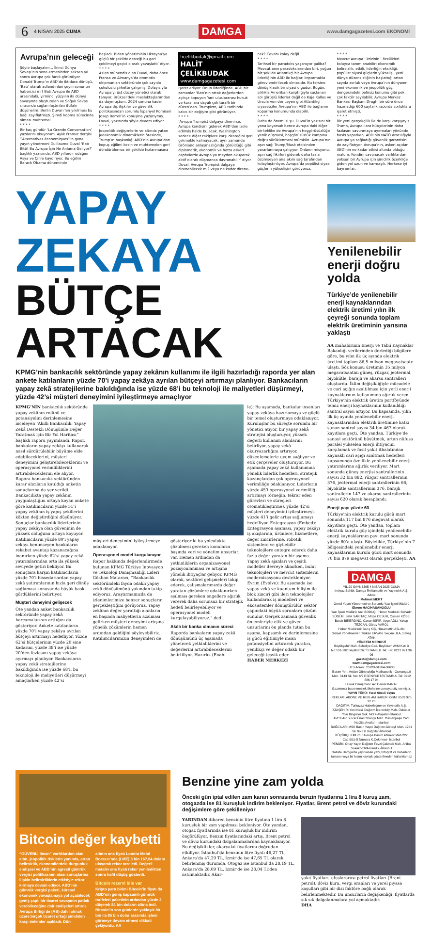6 4 NİSAN 2025 CUMA DAMGA www.damgagazetesi.com EKONOMİ
Avrupa’nın geleceği
Şöyle başlayalım... İkinci Dünya Savaşı’nın sona ermesinden seksen yıl sonra Avrupa çok farklı görünüyor. Donald Trump’ın ABD’de iktidara dönüşü, ‘Batı’ olarak adlandırılan şeyin sonunun habercisi mi? Batı Avrupa ile ABD arasındaki, yirminci yüzyılın iki dünya savaşında oluşturulan ve Soğuk Savaş sırasında sağlamlaştırılan ittifakı düşünelim. Berlin Duvarı’nın yıkılması bu bağı zayıflatmıştı. Şimdi kopma sürecinde olması muhtemel.
* * * *
Bir kaç gündür ‘La Grande Conversation’ yazılarını okuyorum. Aylık Fransız dergisi ‘’Alternatives économiques’’in genel yayın yönetmeni Guillaume Duval ‘Batı Bitti! Bu Avrupa İçin Ne Anlama Geliyor?’ başlıklı yazısında, ABD yıllardır odağını Asya ve Çin’e kaydırıyor. Bu eğilim Barack Obama döneminde
başladı. Biden yönetiminin Ukrayna’ya güçlü bir şekilde desteği bu geri çekilmeyi geçici olarak yavaşlattı’ diyor.
* * * *
Aslen mühendis olan Duval, daha önce Fransa ve Almanya’da otomotiv ekipmanları sektöründe çok sayıda çokuluslu şirkette çalışmış. Dolayısıyla Avrupa’yı üst düzey yönetici olarak tanıyor. Brüksel’deki meslektaşlarımdan da duymuştum. 2024 sonuna kadar Avrupa dış ilişkiler ve güvenlik politikasından sorumlu İspanyol Komiseri Josep Borrell’in konuşma yazarıymış. Duval, yazısında şöyle devam ediyor.
* * * *
Jeopolitik değişimlerin ve altında yatan jeoekonomik dinamiklerin ötesinde, Trump’ın başkanlığı ABD’nin Avrupa’dan kopuş eğilimi kesin ve muhtemelen geri döndürülemez bir şekilde hızlanmasına
hcelikbudak@gmail.com
HALİT ÇELİKBUDAK
www.damgagazetesi.com
işaret ediyor. Onun liderliğinde, ABD bir zamanlar ‘Batı’nın ortak değerlerden açıkça kopuyor: Yani uluslararası hukuk ve kurallara dayalı çok taraflı bir düzen’den. Trumpizm, ABD tarihinde kalıcı bir değişim gibi görünüyor.
* * * *
‘Avrupa Trumpist dalgaya direnirse, Avrupa kendisini giderek ABD’den izole edilmiş halde bulacak. Washington sadece diğer rakiplere karşı desteğini geri çekmekle kalmayacak, aynı zamanda Grönland anlaşmazlığında görüldüğü gibi diplomatik, ekonomik ve hatta askeri cephelerde Avrupa’ya meydan okuyarak aktif olarak düşmanca davranabilir’ diyor Duval. Avrupa Trumpist dalgaya direnebilecek mi? veya ne kadar direne-
cek? Cevabı kolay değil.
* * * *
Tarihsel bir paradoks yaşanıyor galiba? Mevcut anın paradokslarından biri, yoğun bir şekilde Atlantikçi bir Avrupa liderliğinin ABD ile bağları koparmakla görevlendirilecek olmasıdır. Bu tersine dönüş klasik bir siyasi olgudur. Bugün, sıklıkla Amerikan karşıtlığıyla suçlanan sol görüşlü liderler değil de Kaja Kallas ve Ursula von der Leyen gibi Atlantikçi siyasetçiler Avrupa’nın ABD ile bağlarını koparma konumunda olabilir.
* * * *
Daha da önemlisi şu. Duval’in yazısını bir yana koyarsak bence Avrupa’daki diğer bir tehlike de Avrupa’nın hoşgörüsüzlüğe yenik düşmesi, hoşgörüsüzlük kampına doğru sürüklenmesi mümkün. Avrupa’nın aşırı sağı Trump/Musk etkisinden yararlanmaya çalışıyor. Onların misyonu, aşırı sağ fikirleri giderek daha fazla özümseyen ana akım sağ tarafından kolaylaştırılıyor. Avrupa’da popülist siyasi güçlerin yükselişini görüyoruz.
* * * *
Mevcut Avrupa ‘’krizinin’’ özellikleri kolayca tanımlanabilir: ekonomik belirsizlik, etkili, liderliğin eksikliği, popülist siyasi güçlerin yükselişi, yeni dünya düzensizliğinin başlattığı artan sayıda zorluk veya Avrupa’nın dünyanın yeni ekonomik ve jeopolitik güç dengesindeki belirsiz konumu gibi pek çok faktör sayılabilir. Avrupa Merkez Bankası Başkanı Draghi bir süre önce hazırladığı 600 sayfalık raporda zorluklara işaret etmişti.
* * * *
Bir yeni gerçekçilik ile de karşı karşıyayız. Trump, Avrupalılara bütçelerinin daha fazlasını savunmaya ayırmaları yönünde baskı yaparken, ABD’nin NATO aracılığıyla Avrupa’ya sağladığı güvenlik garantisini de zayıflatıyor. Avrupa’nın, askeri açıdan ABD’nin ne kadar etkisi altında olduğu malum. Kendini savunacak varlıklardan yoksun bir Avrupa için şimdilik özerkliğe giden yol uzun ve karmaşık. Herkese iyi bayramlar.
YAPAY ZEKAYA
BÜTÇE ARTACAK
KPMG’nin bankacılık sektöründe yapay zekânın kullanımı ile ilgili hazırladığı raporda yer alan ankete katılanların yüzde 70’i yapay zekâya ayrılan bütçeyi artırmayı planlıyor. Bankacıların yapay zekâ stratejilerine bakıldığında ise yüzde 68’i bu teknoloji ile maliyetleri düşürmeyi, yüzde 42’si müşteri deneyimini iyileştirmeye amaçlıyor
KPMG’NİN bankacılık sektöründe yapay zekânın rolünü ve potansiyelini derinlemesine inceleyen “Akıllı Bankacılık: Yapay Zekâ Destekli Dönüşümle Değer Yaratmak için Bir Yol Haritası” başlıklı raporu yayımlandı. Rapor, bankaların yapay zekâyı kullanarak nasıl sürdürülebilir büyüme elde edebileceklerini, müşteri deneyimini geliştirebileceklerini ve operasyonel verimliliklerini artırabileceklerini ele alıyor. Rapora bankacılık sektöründen karar alıcıların katıldığı anketin sonuçlarına da yer verildi. Bankacılıkta yapay zekânın yaygınlaştığını ortaya koyan ankete göre katılımcıların yüzde 51’i yapay zekânın iş yapış şekillerini kökten değiştirdiğini düşünüyor. Sonuçlar bankacılık liderlerinin yapay zekâya olan güveninin de yüksek olduğunu ortaya koyuyor. Katılımcıların yüzde 80’i yapay zekayı benimseyen bankaların rekabet avantajı kazanacağına inanırken yüzde 62’si yapay zekâ yatırımlarından orta ila yüksek seviyede getiri bekliyor. Bu sonuçlara karşın katılımcıların yüzde 70’i hissedarlardan yapay zekâ yatırımlarının hızla geri dönüş sağlaması konusunda büyük baskı gördüklerini belirtiyor.
Müşteri deneyimi gelişecek
Öte yandan anket bankacılık sektöründe yapay zekâ harcamalarının arttığını da gösteriyor. Ankete katılanların yüzde 70’i yapay zekâya ayrılan bütçeyi artırmayı hedefliyor. Yüzde 62’si bütçelerinin yüzde 20’sine kadarını, yüzde 38’i ise yüzde 20’den fazlasını yapay zekâya ayırmayı planlıyor. Bankacıların yapay zekâ stratejilerine bakıldığında ise yüzde 68’i, bu teknoloji ile maliyetleri düşürmeyi amaçlarken yüzde 42’si
müşteri deneyimini iyileştirmeye odaklanıyor.
Operasyonel model kurgulanıyor
Rapor hakkında değerlendirmede bulunan KPMG Türkiye İnovasyon ve Teknoloji Danışmanlığı Lideri Gökhan Mataracı, “Bankacılık sektöründeki fayda odaklı yapay zekâ dönüşümünü yakından takip ediyoruz. Araştırmamızda da izlenimlerimize benzer sonuçların gerçekleştiğini görüyoruz. Yapay zekânın değer yarattığı alanların en başında maliyetlerin azalması gelirken müşteri deneyimi artışına yönelik çözümlerin hemen ardından geldiğini söyleyebiliriz. Katılımcılarımızın deneyimleri de
gösteriyor ki bu yolculukta çözülmesi gereken konuların başında veri ve yönetim unsurları var. Hemen ardından da yetkinliklerin organizasyonel pozisyonlanması ve artışına yönelik ihtiyaçlar geliyor. KPMG olarak, sektörel gelişmeleri takip ederek, çalışmalarımızda değer yaratan çözümlere odaklanırken aşılması gereken engellere ağırlık vererek daha sorunsuz bir stratejik hedefi belirleyebiliyor ve operasyonel modeli kurgulayabiliyoruz.” dedi.
Akıllı bir banka olmanın süreci
Raporda bankaların yapay zekâ dönüşümünü üç aşamada yöneterek yetkinliklerini ve değerlerini artırabileceklerini belirtiliyor. Hazırlık (Enab-
le): Bu aşamada, bankalar insanları yapay zekâya hazırlamaya ve güçlü bir temel oluşturmaya odaklanıyor. Kuruluşlar bu süreçte sorumlu bir yönetici atıyor, bir yapay zekâ stratejisi oluşturuyor, yüksek değerli kullanım alanlarını belirliyor, yapay zekâ okuryazarlığını artırıyor, düzenlemelerle uyum sağlıyor ve etik çerçeveler oluşturuyor. Bu aşamada yapay zekâ kullanımına yönelik liderlik hedefleri, stratejik kazançlardan çok operasyonel verimliliğe odaklanıyor. Liderlerin yüzde 45’i operasyonel verimliliği artırmayı (örneğin, tekrar eden görevleri ve süreçleri otomatikleştirme), yüzde 42’si müşteri deneyimini iyileştirmeyi, yüzde 41’i gelir artışı sağlamayı hedefliyor. Entegrasyon (Embed): Entegrasyon aşaması, yapay zekâyı iş akışlarına, ürünlere, hizmetlere, değer zincirlerine, robotik sistemlere ve giyilebilir teknolojilere entegre ederek daha fazla değer yaratan bir aşama. Yapay zekâ ajanları ve çeşitli modeller devreye alınırken, bulut teknolojileri ve mevcut sistemlerin modernizasyonu destekleniyor. Evrim (Evolve): Bu aşamada ise yapay zekâ ve kuantum bilişim ile blok zinciri gibi ileri teknolojiler kullanılarak iş modelleri ve ekosistemler dönüştürülür, sektör çapındaki büyük sorunlara çözüm sunulur. Gerçek zamanlı güvenlik önlemleriyle etik ve güven unsurlarını ön planda tutan bu aşama, kapsamlı ve derinlemesine iş gücü eğitimiyle insan potansiyelini artırarak yaratıcı, yenilikçi ve değer odaklı bir geleceği teşvik eder.
HABER MERKEZİ
Yenilenebilir enerji doğru yolda
Türkiye’de yenilenebilir enerji kaynaklarından elektrik üretimi yılın ilk çeyreği sonunda toplam elektrik üretiminin yarısına yaklaştı
AA muhabirinin Enerji ve Tabii Kaynaklar Bakanlığı verilerinden derlediği bilgilere göre, bu yılın ilk üç ayında elektrik üretimi toplam 86,5 milyon megavatsaate ulaştı. Söz konusu üretimin 35 milyon megavatsaatini güneş, rüzgar, jeotermal, biyokütle, barajlı ve akarsu santralleri oluşturdu. İklim değişikliğiyle mücadele ve cari açığın azaltılması için yerli enerji kaynaklarının kullanımına ağırlık veren Türkiye’nin elektrik üretim portföyünde temiz enerji kaynaklarının kullanıldığı santral sayısı artıyor. Bu kapsamda, yılın ilk üç ayında yenilenebilir enerji kaynaklarından elektrik üretimine katkı sunan santral sayısı 34 bin 467 olarak kayıtlara geçti. Öte yandan, Türkiye’de sanayi sektörünü büyütmek, artan nüfusa paralel yükselen enerji ihtiyacını karşılamak ve fosil yakıt ithalatından kaynaklı cari açığı azaltmak hedefleri kapsamında özellikle yenilenebilir enerji yatırımlarına ağırlık veriliyor. Mart sonunda güneş enerjisi santrallerinin sayısı 32 bin 882, rüzgar santrallerinin 376, jeotermal enerji santrallerinin 66, biyokütle santrallerinin 376, barajlı santrallerin 147 ve akarsu santrallerinin sayısı 620 olarak hesaplandı.
Enerji payı yüzde 60
Türkiye’nin elektrik kurulu gücü mart sonunda 117 bin 876 megavat olarak kayıtlara geçti. Öte yandan, toplam elektrik kurulu güç içindeki yenilenebilir enerji kaynaklarının payı mart sonunda yüzde 60’a ulaştı. Böylelikle, Türkiye’nin 7 bölgesindeki yenilenebilir enerji kaynaklarının kurulu gücü mart sonunda 70 bin 879 megavat olarak gerçekleşti. AA
DAMGA
YIL:20 SAYI: 6395 4 NİSAN 2025 CUMA
İmtiyaz Sahibi: Damga Reklamcılık ve Yayıncılık A.Ş. Adına
Mehmet MERT
Genel Yayın Yönetmeni ve Sorumlu Yazı İşleri Müdürü
Ekrem HACIHASANOĞLU
Yazı İşleri Müdürü: Anıl BODUÇ · Haber Merkezi: Bahadır SÜGÜR, Selvi SARITAÇ, Müge CESUR, Osman KÖSE, Burak BİRERDİNÇ, Canan İSPİR, Ayşe ADLI, Yakup TEZCAN, Güray VAROL
Haber Müdürleri: Barış KIŞ, Hüsamettin ASLAN
Görsel Yönetmenler: Türkan ERVAN, Seçkin ULA, Savaş ATAK
YÖNETİM MERKEZİ
Büyükşehir Mah. Belediye Cad. Beylicium AVM Kat: 3 No:101-102 Beylikdüzü / İSTANBUL Tel: +90 0212 871 36 06
gazete@damga.com
www.damgagazetesi.com
UTS Adresi: 25929-01664-06633
Basım Yeri: Arslan Güneydoğu Matbaacılık - Osmangazi Mah. 3143 Sk. No: 6/2 ESENYURT/İSTANBUL Tel: 0212 886 17 94
Hukuk Danışmanı: Av. Cemal KARAL
Gazetemiz basın meslek ilkelerine uymaya söz vermiştir.
YAYIN TÜRÜ: Yerel Süreli Yayın
REKLAM, ABONE VE REKLAM HABER: GSM: 0533 975 32 26
DAĞITIM: Turkuvaz Haberleşme ve Yayıncılık A.Ş.
ATAŞEHİR: Yeni Nesil Dağıtım İçerenköy Mah. Üsküdar Yolu Bingöller Sok. NO:4 Ataşehir-İstanbul
AVCILAR: Yücel Ünal Cihangir Mah. Osmanpaşa Cad. No:26a Avcılar - İstanbul
BAĞCILAR: MSK Basın Yayın Dağıtım Güneşli Mah. 1241 Sk No 3 B Bağcılar-İstanbul
KÜÇÜKÇEKMECE: Avrupa Basım Atakent Mah.222 Cad.9/1b 5 Numara K.Çekmece- İstanbul
PENDİK: Onay Yayın Dağıtım Fevzi Çakmak Mah. Anibal Sokakno:6/A Pendik -İstanbul
Gazete Damga’da yayınlanan yazı, fotoğraf ve haberlerin tamamı veya bir kısmı kaynak gösterilmeden kullanılamaz
Bitcoin değer kaybetti
“GÜVENLİ liman” varlıklardan olan altın, jeopolitik risklerin yanında, artan belirsizlik, ekonomilerdeki durgunluk endişesi ve ABD’nin agresif gümrük vergisi politikasının olası sonuçlarına ilişkin belirsizliklerin etkisiyle rekor kırmaya devam ediyor. ABD’nin gümrük vergisi paketi, küresel ekonomik yavaşlamaya yol açabilecek geniş çaplı bir ticaret savaşının patlak verebileceğine dair endişeleri artırdı. Avrupa Birliği de (AB) dahil olmak üzere birçok ticaret ortağı şimdiden karşı önlemler açıkladı. Dün
altının ons fiyatı Londra Metal Borsası’nda (LME) 3 bin 167,84 dolara ulaşarak rekor tazeledi. Değerli metalin ons fiyatı rekor yeniledikten sonra hafif düşüş gösterdi.
Bitcoin rezervi bile var
Kripto para birimi Bitcoin’in fiyatı da ABD’nin geniş kapsamlı gümrük tarifeleri paketinin ardından yüzde 2 düşerek 84 bin doların altına indi. Bitcoin’in son günlerde yaklaşık 80 bin ila 85 bin dolar arasında işlem görmeye devam etmesi dikkati çekiyordu. AA
Benzine yine zam yolda
Önceki gün iptal edilen zam kararı sonrasında benzin fiyatlarına 1 lira 8 kuruş zam, otogazda ise 81 kuruşluk indirim bekleniyor. Fiyatlar, Brent petrol ve döviz kurundaki değişimlere göre şekilleniyor
YARINDAN itibaren benzinin litre fiyatına 1 lira 8 kuruşluk bir zam yapılması bekleniyor. Öte yandan, otogaz fiyatlarında ise 81 kuruşluk bir indirim öngörülüyor. Benzin fiyatlarındaki artış, Brent petrol ve döviz kurundaki dalgalanmalardan kaynaklanıyor. Bu değişiklikler, akaryakıt fiyatlarını doğrudan etkiliyor. İstanbul’da benzinin litre fiyatı 46,27 TL, Ankara’da 47,29 TL, İzmir’de ise 47,65 TL olarak belirlenmiş durumda. Otogaz ise İstanbul’da 28,19 TL, Ankara’da 28,09 TL, İzmir’de ise 28,04 TL’den satılmaktadır. Akar-
yakıt fiyatları, uluslararası petrol fiyatları (Brent petrol), döviz kuru, vergi oranları ve yerel piyasa koşulları gibi bir dizi faktöre bağlı olarak belirlenmektedir. Bu unsurların değişkenliği, fiyatlarda sık sık dalgalanmalara yol açmaktadır.
DHA